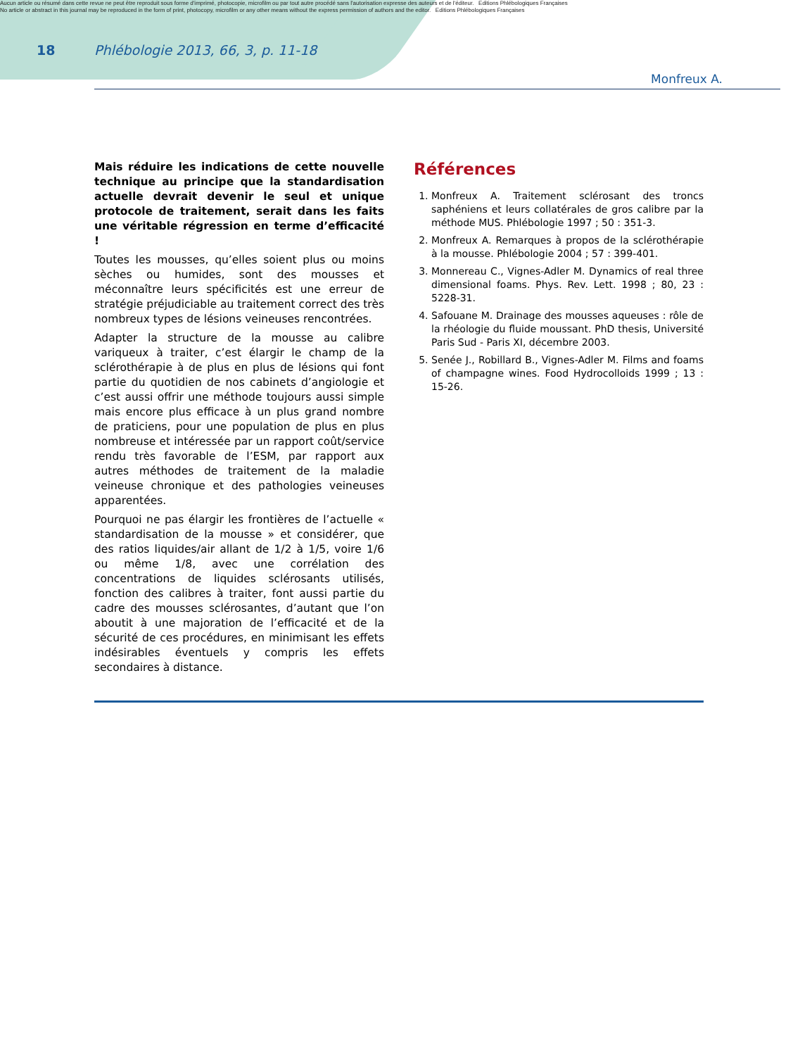Aucun article ou résumé dans cette revue ne peut être reproduit sous forme d'imprimé, photocopie, microfilm ou par tout autre procédé sans l'autorisation expresse des auteurs et de l'éditeur. Editions Phlébologiques Françaises
No article or abstract in this journal may be reproduced in the form of print, photocopy, microfilm or any other means without the express permission of authors and the editor. Editions Phlébologiques Françaises
18 Phlébologie 2013, 66, 3, p. 11-18
Monfreux A.
Mais réduire les indications de cette nouvelle technique au principe que la standardisation actuelle devrait devenir le seul et unique protocole de traitement, serait dans les faits une véritable régression en terme d’efficacité !
Toutes les mousses, qu’elles soient plus ou moins sèches ou humides, sont des mousses et méconnaître leurs spécificités est une erreur de stratégie préjudiciable au traitement correct des très nombreux types de lésions veineuses rencontrées.
Adapter la structure de la mousse au calibre variqueux à traiter, c’est élargir le champ de la sclérothérapie à de plus en plus de lésions qui font partie du quotidien de nos cabinets d’angiologie et c’est aussi offrir une méthode toujours aussi simple mais encore plus efficace à un plus grand nombre de praticiens, pour une population de plus en plus nombreuse et intéressée par un rapport coût/service rendu très favorable de l’ESM, par rapport aux autres méthodes de traitement de la maladie veineuse chronique et des pathologies veineuses apparentées.
Pourquoi ne pas élargir les frontières de l’actuelle « standardisation de la mousse » et considérer, que des ratios liquides/air allant de 1/2 à 1/5, voire 1/6 ou même 1/8, avec une corrélation des concentrations de liquides sclérosants utilisés, fonction des calibres à traiter, font aussi partie du cadre des mousses sclérosantes, d’autant que l’on aboutit à une majoration de l’efficacité et de la sécurité de ces procédures, en minimisant les effets indésirables éventuels y compris les effets secondaires à distance.
Références
1. Monfreux A. Traitement sclérosant des troncs saphéniens et leurs collatérales de gros calibre par la méthode MUS. Phlébologie 1997 ; 50 : 351-3.
2. Monfreux A. Remarques à propos de la sclérothérapie à la mousse. Phlébologie 2004 ; 57 : 399-401.
3. Monnereau C., Vignes-Adler M. Dynamics of real three dimensional foams. Phys. Rev. Lett. 1998 ; 80, 23 : 5228-31.
4. Safouane M. Drainage des mousses aqueuses : rôle de la rhéologie du fluide moussant. PhD thesis, Université Paris Sud - Paris XI, décembre 2003.
5. Senée J., Robillard B., Vignes-Adler M. Films and foams of champagne wines. Food Hydrocolloids 1999 ; 13 : 15-26.